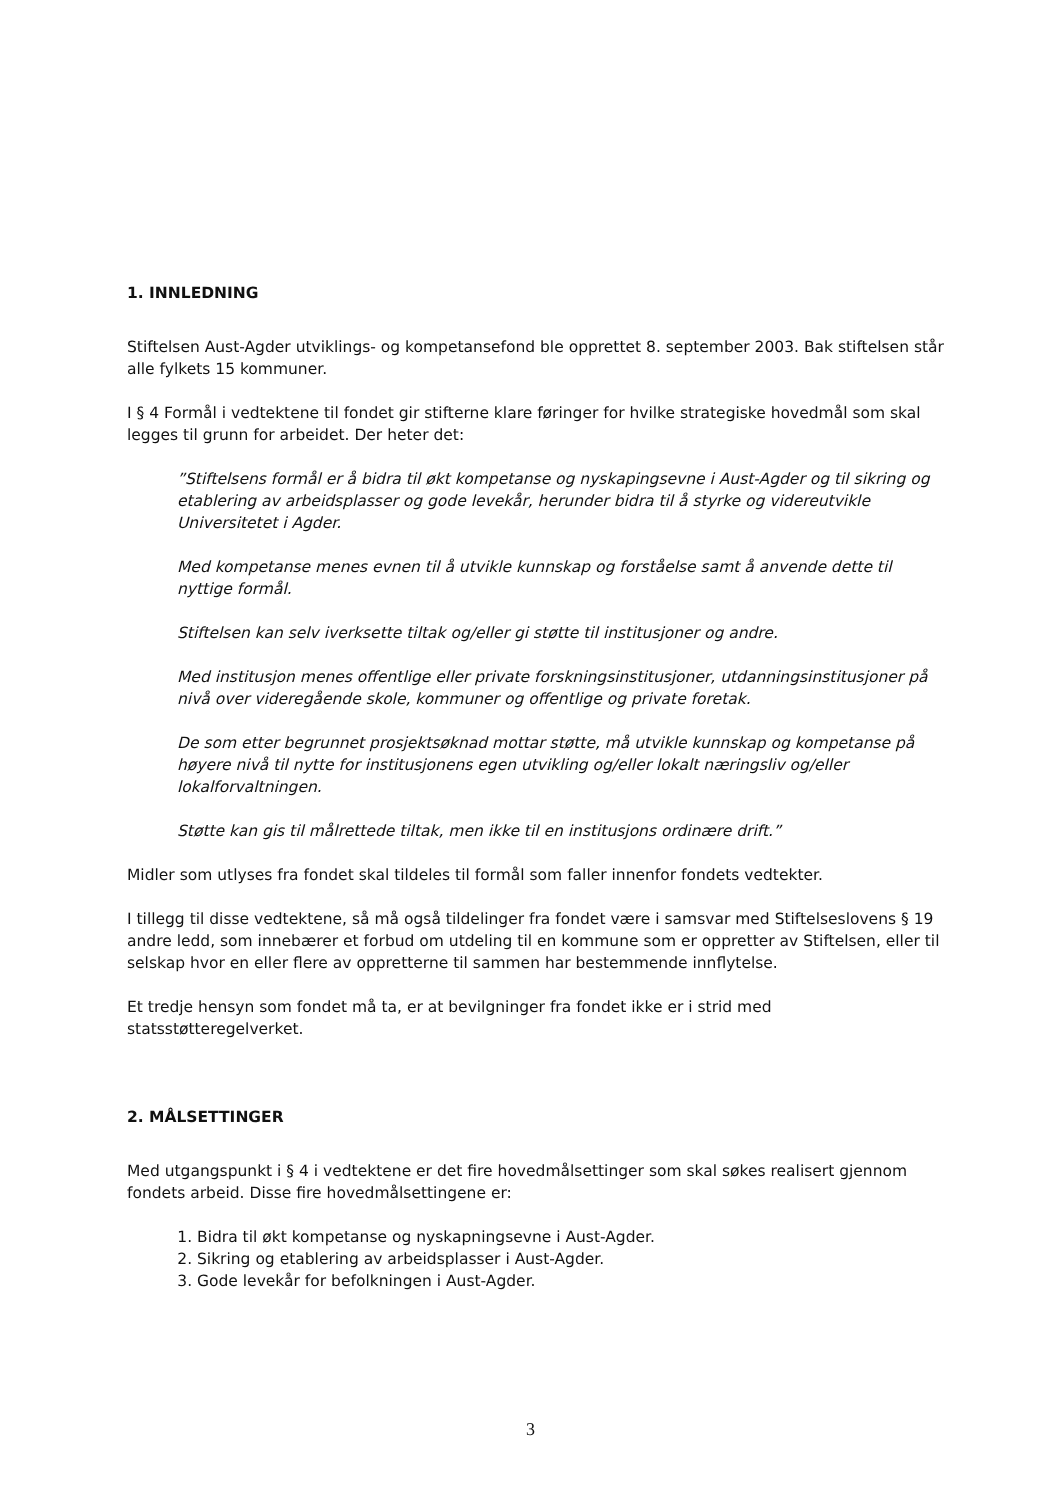1. INNLEDNING
Stiftelsen Aust-Agder utviklings- og kompetansefond ble opprettet 8. september 2003. Bak stiftelsen står alle fylkets 15 kommuner.
I § 4 Formål i vedtektene til fondet gir stifterne klare føringer for hvilke strategiske hovedmål som skal legges til grunn for arbeidet. Der heter det:
”Stiftelsens formål er å bidra til økt kompetanse og nyskapingsevne i Aust-Agder og til sikring og etablering av arbeidsplasser og gode levekår, herunder bidra til å styrke og videreutvikle Universitetet i Agder.
Med kompetanse menes evnen til å utvikle kunnskap og forståelse samt å anvende dette til nyttige formål.
Stiftelsen kan selv iverksette tiltak og/eller gi støtte til institusjoner og andre.
Med institusjon menes offentlige eller private forskningsinstitusjoner, utdanningsinstitusjoner på nivå over videregående skole, kommuner og offentlige og private foretak.
De som etter begrunnet prosjektsøknad mottar støtte, må utvikle kunnskap og kompetanse på høyere nivå til nytte for institusjonens egen utvikling og/eller lokalt næringsliv og/eller lokalforvaltningen.
Støtte kan gis til målrettede tiltak, men ikke til en institusjons ordinære drift.”
Midler som utlyses fra fondet skal tildeles til formål som faller innenfor fondets vedtekter.
I tillegg til disse vedtektene, så må også tildelinger fra fondet være i samsvar med Stiftelseslovens § 19 andre ledd, som innebærer et forbud om utdeling til en kommune som er oppretter av Stiftelsen, eller til selskap hvor en eller flere av oppretterne til sammen har bestemmende innflytelse.
Et tredje hensyn som fondet må ta, er at bevilgninger fra fondet ikke er i strid med statsstøtteregelverket.
2. MÅLSETTINGER
Med utgangspunkt i § 4 i vedtektene er det fire hovedmålsettinger som skal søkes realisert gjennom fondets arbeid. Disse fire hovedmålsettingene er:
1. Bidra til økt kompetanse og nyskapningsevne i Aust-Agder.
2. Sikring og etablering av arbeidsplasser i Aust-Agder.
3. Gode levekår for befolkningen i Aust-Agder.
3